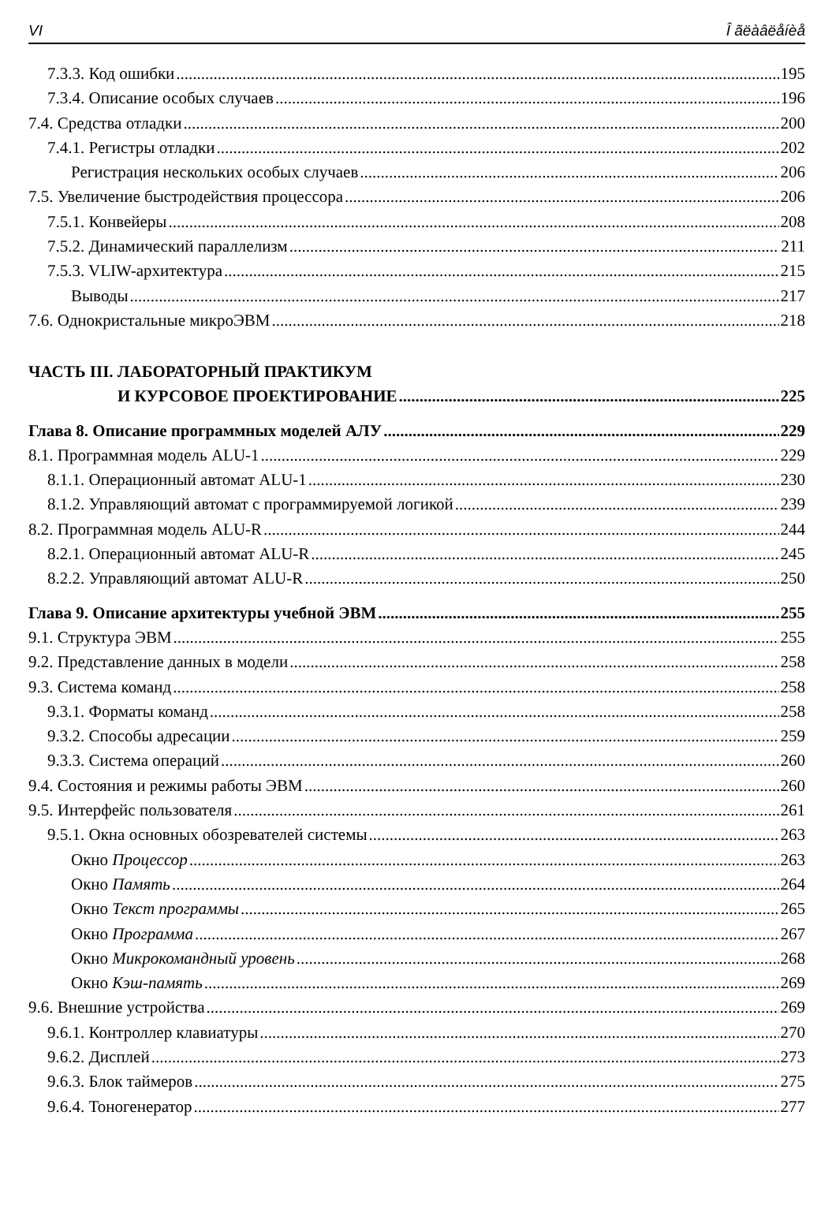VI Î ãëàâëåíèå
7.3.3. Код ошибки 195
7.3.4. Описание особых случаев 196
7.4. Средства отладки 200
7.4.1. Регистры отладки 202
Регистрация нескольких особых случаев 206
7.5. Увеличение быстродействия процессора 206
7.5.1. Конвейеры 208
7.5.2. Динамический параллелизм 211
7.5.3. VLIW-архитектура 215
Выводы 217
7.6. Однокристальные микроЭВМ 218
ЧАСТЬ III. ЛАБОРАТОРНЫЙ ПРАКТИКУМ
И КУРСОВОЕ ПРОЕКТИРОВАНИЕ 225
Глава 8. Описание программных моделей АЛУ 229
8.1. Программная модель ALU-1 229
8.1.1. Операционный автомат ALU-1 230
8.1.2. Управляющий автомат с программируемой логикой 239
8.2. Программная модель ALU-R 244
8.2.1. Операционный автомат ALU-R 245
8.2.2. Управляющий автомат ALU-R 250
Глава 9. Описание архитектуры учебной ЭВМ 255
9.1. Структура ЭВМ 255
9.2. Представление данных в модели 258
9.3. Система команд 258
9.3.1. Форматы команд 258
9.3.2. Способы адресации 259
9.3.3. Система операций 260
9.4. Состояния и режимы работы ЭВМ 260
9.5. Интерфейс пользователя 261
9.5.1. Окна основных обозревателей системы 263
Окно Процессор 263
Окно Память 264
Окно Текст программы 265
Окно Программа 267
Окно Микрокомандный уровень 268
Окно Кэш-память 269
9.6. Внешние устройства 269
9.6.1. Контроллер клавиатуры 270
9.6.2. Дисплей 273
9.6.3. Блок таймеров 275
9.6.4. Тоногенератор 277